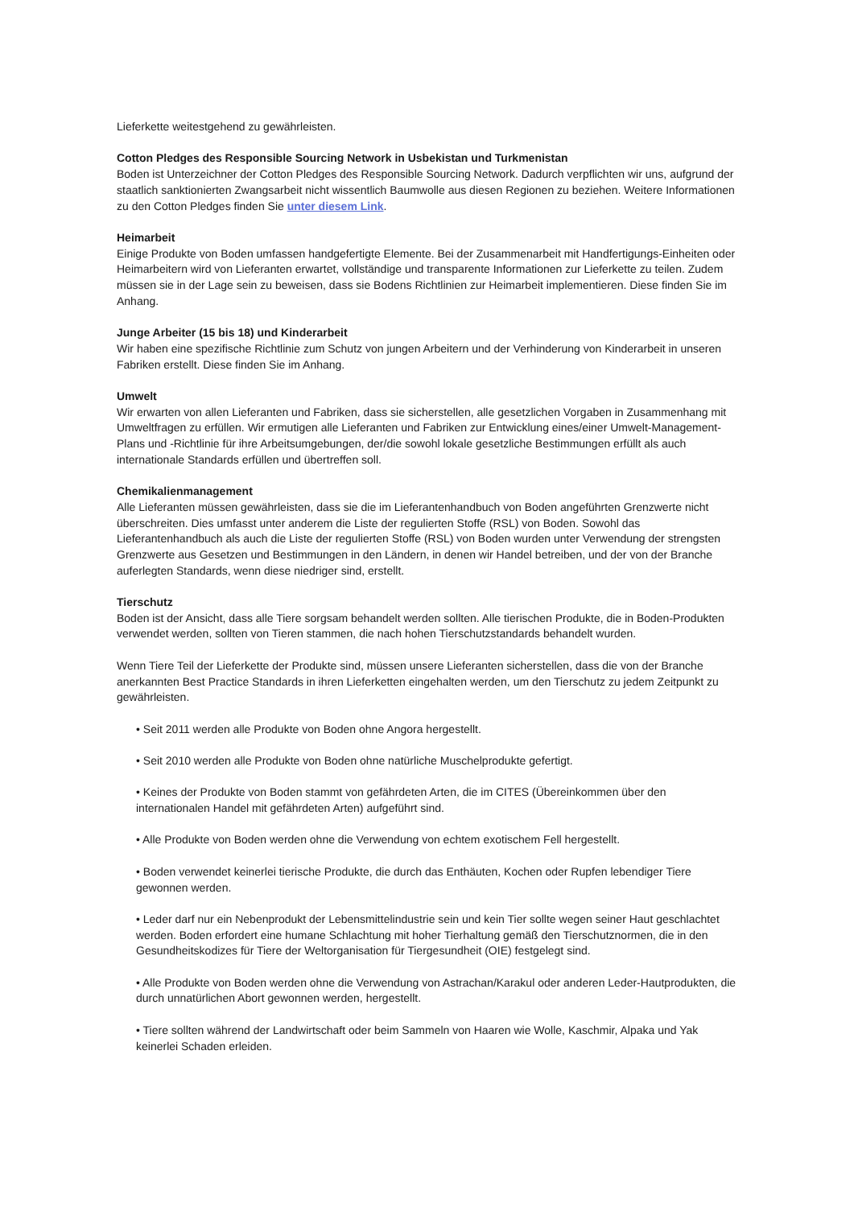Lieferkette weitestgehend zu gewährleisten.
Cotton Pledges des Responsible Sourcing Network in Usbekistan und Turkmenistan
Boden ist Unterzeichner der Cotton Pledges des Responsible Sourcing Network. Dadurch verpflichten wir uns, aufgrund der staatlich sanktionierten Zwangsarbeit nicht wissentlich Baumwolle aus diesen Regionen zu beziehen. Weitere Informationen zu den Cotton Pledges finden Sie unter diesem Link.
Heimarbeit
Einige Produkte von Boden umfassen handgefertigte Elemente. Bei der Zusammenarbeit mit Handfertigungs-Einheiten oder Heimarbeitern wird von Lieferanten erwartet, vollständige und transparente Informationen zur Lieferkette zu teilen. Zudem müssen sie in der Lage sein zu beweisen, dass sie Bodens Richtlinien zur Heimarbeit implementieren. Diese finden Sie im Anhang.
Junge Arbeiter (15 bis 18) und Kinderarbeit
Wir haben eine spezifische Richtlinie zum Schutz von jungen Arbeitern und der Verhinderung von Kinderarbeit in unseren Fabriken erstellt. Diese finden Sie im Anhang.
Umwelt
Wir erwarten von allen Lieferanten und Fabriken, dass sie sicherstellen, alle gesetzlichen Vorgaben in Zusammenhang mit Umweltfragen zu erfüllen. Wir ermutigen alle Lieferanten und Fabriken zur Entwicklung eines/einer Umwelt-Management-Plans und -Richtlinie für ihre Arbeitsumgebungen, der/die sowohl lokale gesetzliche Bestimmungen erfüllt als auch internationale Standards erfüllen und übertreffen soll.
Chemikalienmanagement
Alle Lieferanten müssen gewährleisten, dass sie die im Lieferantenhandbuch von Boden angeführten Grenzwerte nicht überschreiten. Dies umfasst unter anderem die Liste der regulierten Stoffe (RSL) von Boden. Sowohl das Lieferantenhandbuch als auch die Liste der regulierten Stoffe (RSL) von Boden wurden unter Verwendung der strengsten Grenzwerte aus Gesetzen und Bestimmungen in den Ländern, in denen wir Handel betreiben, und der von der Branche auferlegten Standards, wenn diese niedriger sind, erstellt.
Tierschutz
Boden ist der Ansicht, dass alle Tiere sorgsam behandelt werden sollten. Alle tierischen Produkte, die in Boden-Produkten verwendet werden, sollten von Tieren stammen, die nach hohen Tierschutzstandards behandelt wurden.
Wenn Tiere Teil der Lieferkette der Produkte sind, müssen unsere Lieferanten sicherstellen, dass die von der Branche anerkannten Best Practice Standards in ihren Lieferketten eingehalten werden, um den Tierschutz zu jedem Zeitpunkt zu gewährleisten.
• Seit 2011 werden alle Produkte von Boden ohne Angora hergestellt.
• Seit 2010 werden alle Produkte von Boden ohne natürliche Muschelprodukte gefertigt.
• Keines der Produkte von Boden stammt von gefährdeten Arten, die im CITES (Übereinkommen über den internationalen Handel mit gefährdeten Arten) aufgeführt sind.
• Alle Produkte von Boden werden ohne die Verwendung von echtem exotischem Fell hergestellt.
• Boden verwendet keinerlei tierische Produkte, die durch das Enthäuten, Kochen oder Rupfen lebendiger Tiere gewonnen werden.
• Leder darf nur ein Nebenprodukt der Lebensmittelindustrie sein und kein Tier sollte wegen seiner Haut geschlachtet werden. Boden erfordert eine humane Schlachtung mit hoher Tierhaltung gemäß den Tierschutznormen, die in den Gesundheitskodizes für Tiere der Weltorganisation für Tiergesundheit (OIE) festgelegt sind.
• Alle Produkte von Boden werden ohne die Verwendung von Astrachan/Karakul oder anderen Leder-Hautprodukten, die durch unnatürlichen Abort gewonnen werden, hergestellt.
• Tiere sollten während der Landwirtschaft oder beim Sammeln von Haaren wie Wolle, Kaschmir, Alpaka und Yak keinerlei Schaden erleiden.